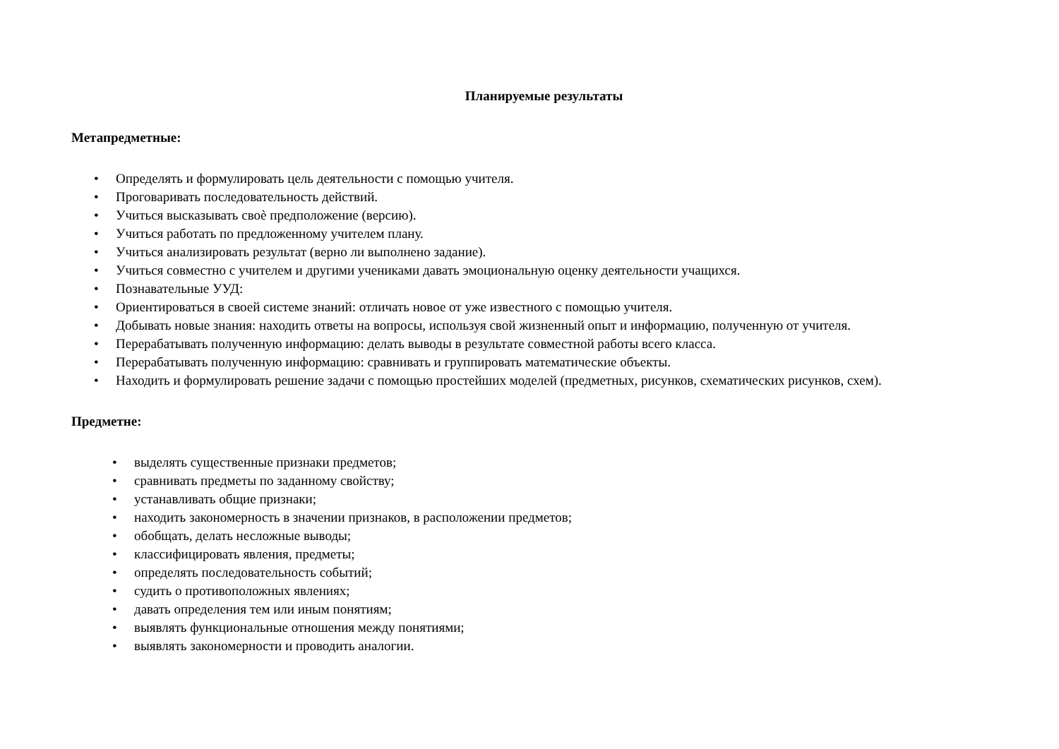Планируемые результаты
Метапредметные:
• Определять и формулировать цель деятельности с помощью учителя.
• Проговаривать последовательность действий.
• Учиться высказывать своѐ предположение (версию).
• Учиться работать по предложенному учителем плану.
• Учиться анализировать результат (верно ли выполнено задание).
• Учиться совместно с учителем и другими учениками давать эмоциональную оценку деятельности учащихся.
• Познавательные УУД:
• Ориентироваться в своей системе знаний: отличать новое от уже известного с помощью учителя.
• Добывать новые знания: находить ответы на вопросы, используя свой жизненный опыт и информацию, полученную от учителя.
• Перерабатывать полученную информацию: делать выводы в результате совместной работы всего класса.
• Перерабатывать полученную информацию: сравнивать и группировать математические объекты.
• Находить и формулировать решение задачи с помощью простейших моделей (предметных, рисунков, схематических рисунков, схем).
Предметне:
• выделять существенные признаки предметов;
• сравнивать предметы по заданному свойству;
• устанавливать общие признаки;
• находить закономерность в значении признаков, в расположении предметов;
• обобщать, делать несложные выводы;
• классифицировать явления, предметы;
• определять последовательность событий;
• судить о противоположных явлениях;
• давать определения тем или иным понятиям;
• выявлять функциональные отношения между понятиями;
• выявлять закономерности и проводить аналогии.